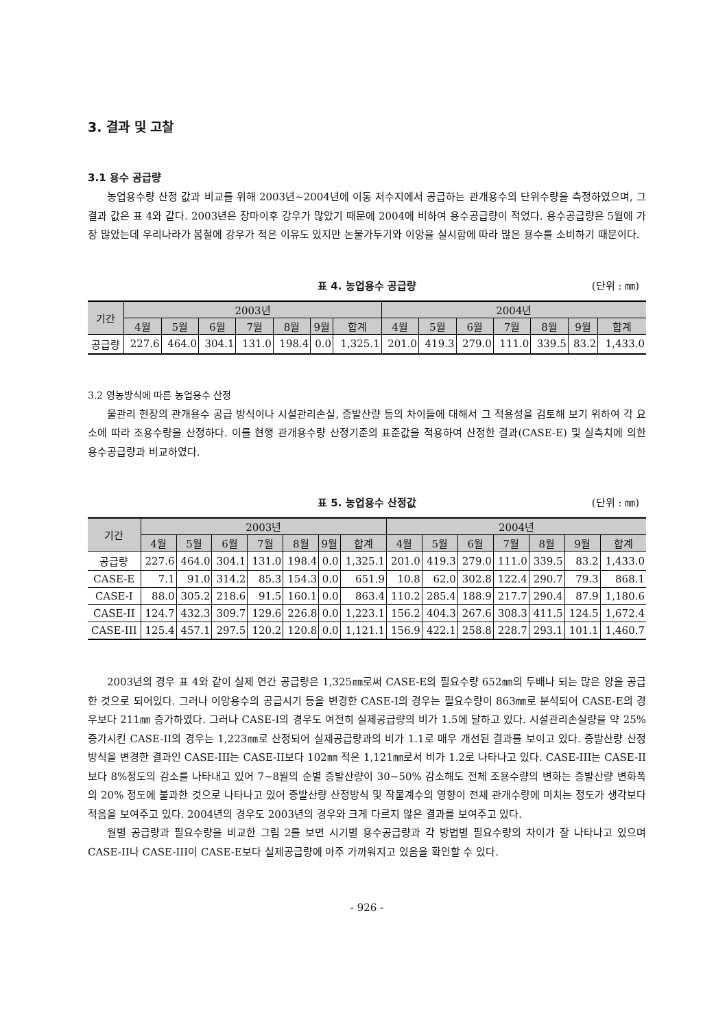3. 결과 및 고찰
3.1 용수 공급량
농업용수량 산정 값과 비교를 위해 2003년~2004년에 이동 저수지에서 공급하는 관개용수의 단위수량을 측정하였으며, 그 결과 값은 표 4와 같다. 2003년은 장마이후 강우가 많았기 때문에 2004에 비하여 용수공급량이 적었다. 용수공급량은 5월에 가장 많았는데 우리나라가 봄철에 강우가 적은 이유도 있지만 논물가두기와 이앙을 실시함에 따라 많은 용수를 소비하기 때문이다.
표 4. 농업용수 공급량 (단위 : ㎜)
| 기간 | 2003년 | | | | | | | 2004년 | | | | | | |
| --- | --- | --- | --- | --- | --- | --- | --- | --- | --- | --- | --- | --- | --- | --- |
| | 4월 | 5월 | 6월 | 7월 | 8월 | 9월 | 합계 | 4월 | 5월 | 6월 | 7월 | 8월 | 9월 | 합계 |
| 공급량 | 227.6 | 464.0 | 304.1 | 131.0 | 198.4 | 0.0 | 1,325.1 | 201.0 | 419.3 | 279.0 | 111.0 | 339.5 | 83.2 | 1,433.0 |
3.2 영농방식에 따른 농업용수 산정
물관리 현장의 관개용수 공급 방식이나 시설관리손실, 증발산량 등의 차이들에 대해서 그 적용성을 검토해 보기 위하여 각 요소에 따라 조용수량을 산정하다. 이를 현행 관개용수량 산정기준의 표준값을 적용하여 산정한 결과(CASE-E) 및 실측치에 의한 용수공급량과 비교하였다.
표 5. 농업용수 산정값 (단위 : ㎜)
| 기간 | 2003년 | | | | | | | 2004년 | | | | | | |
| --- | --- | --- | --- | --- | --- | --- | --- | --- | --- | --- | --- | --- | --- | --- |
| | 4월 | 5월 | 6월 | 7월 | 8월 | 9월 | 합계 | 4월 | 5월 | 6월 | 7월 | 8월 | 9월 | 합계 |
| 공급량 | 227.6 | 464.0 | 304.1 | 131.0 | 198.4 | 0.0 | 1,325.1 | 201.0 | 419.3 | 279.0 | 111.0 | 339.5 | 83.2 | 1,433.0 |
| CASE-E | 7.1 | 91.0 | 314.2 | 85.3 | 154.3 | 0.0 | 651.9 | 10.8 | 62.0 | 302.8 | 122.4 | 290.7 | 79.3 | 868.1 |
| CASE-I | 88.0 | 305.2 | 218.6 | 91.5 | 160.1 | 0.0 | 863.4 | 110.2 | 285.4 | 188.9 | 217.7 | 290.4 | 87.9 | 1,180.6 |
| CASE-II | 124.7 | 432.3 | 309.7 | 129.6 | 226.8 | 0.0 | 1,223.1 | 156.2 | 404.3 | 267.6 | 308.3 | 411.5 | 124.5 | 1,672.4 |
| CASE-III | 125.4 | 457.1 | 297.5 | 120.2 | 120.8 | 0.0 | 1,121.1 | 156.9 | 422.1 | 258.8 | 228.7 | 293.1 | 101.1 | 1,460.7 |
2003년의 경우 표 4와 같이 실제 연간 공급량은 1,325㎜로써 CASE-E의 필요수량 652㎜의 두배나 되는 많은 양을 공급한 것으로 되어있다. 그러나 이앙용수의 공급시기 등을 변경한 CASE-I의 경우는 필요수량이 863㎜로 분석되어 CASE-E의 경우보다 211㎜ 증가하였다. 그러나 CASE-I의 경우도 여전히 실제공급량의 비가 1.5에 달하고 있다. 시설관리손실량을 약 25% 증가시킨 CASE-II의 경우는 1,223㎜로 산정되어 실제공급량과의 비가 1.1로 매우 개선된 결과를 보이고 있다. 증발산량 산정방식을 변경한 결과인 CASE-III는 CASE-II보다 102㎜ 적은 1,121㎜로서 비가 1.2로 나타나고 있다. CASE-III는 CASE-II보다 8%정도의 감소를 나타내고 있어 7~8월의 순별 증발산량이 30~50% 감소해도 전체 조용수량의 변화는 증발산량 변화폭의 20% 정도에 불과한 것으로 나타나고 있어 증발산량 산정방식 및 작물계수의 영향이 전체 관개수량에 미치는 정도가 생각보다 적음을 보여주고 있다. 2004년의 경우도 2003년의 경우와 크게 다르지 않은 결과를 보여주고 있다.
월별 공급량과 필요수량을 비교한 그림 2를 보면 시기별 용수공급량과 각 방법별 필요수량의 차이가 잘 나타나고 있으며 CASE-II나 CASE-III이 CASE-E보다 실제공급량에 아주 가까워지고 있음을 확인할 수 있다.
- 926 -